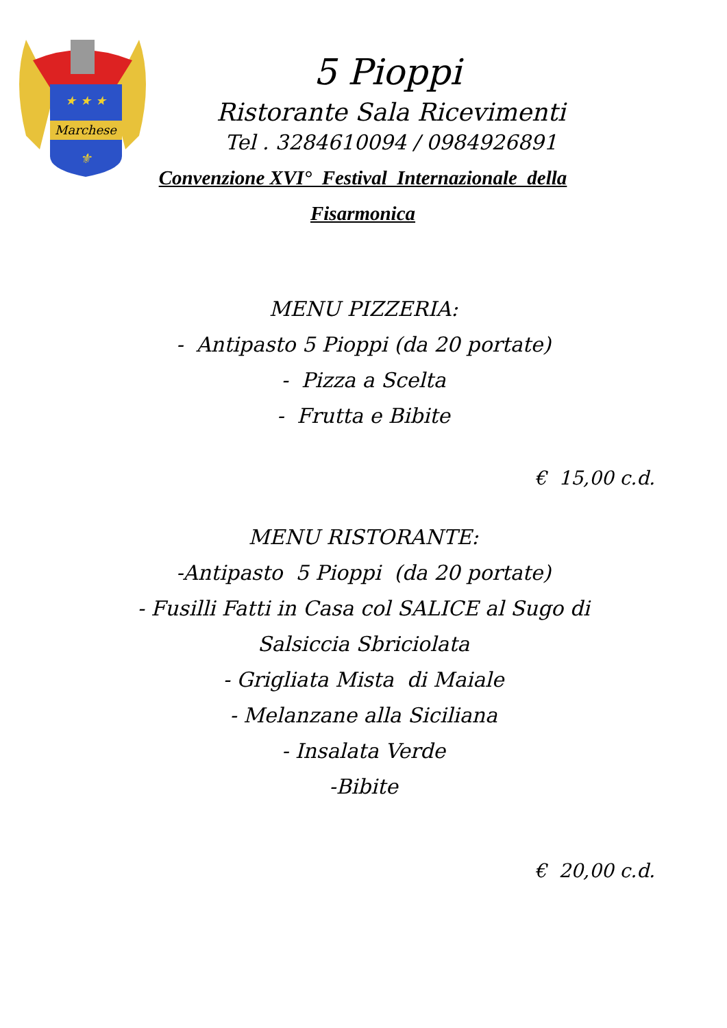Marchese
★ ★ ★
⚜
5 Pioppi
Ristorante Sala Ricevimenti
Tel . 3284610094 / 0984926891
Convenzione XVI° Festival Internazionale della Fisarmonica
MENU PIZZERIA:
- Antipasto 5 Pioppi (da 20 portate)
- Pizza a Scelta
- Frutta e Bibite
€ 15,00 c.d.
MENU RISTORANTE:
-Antipasto 5 Pioppi (da 20 portate)
- Fusilli Fatti in Casa col SALICE al Sugo di Salsiccia Sbriciolata
- Grigliata Mista di Maiale
- Melanzane alla Siciliana
- Insalata Verde
-Bibite
€ 20,00 c.d.